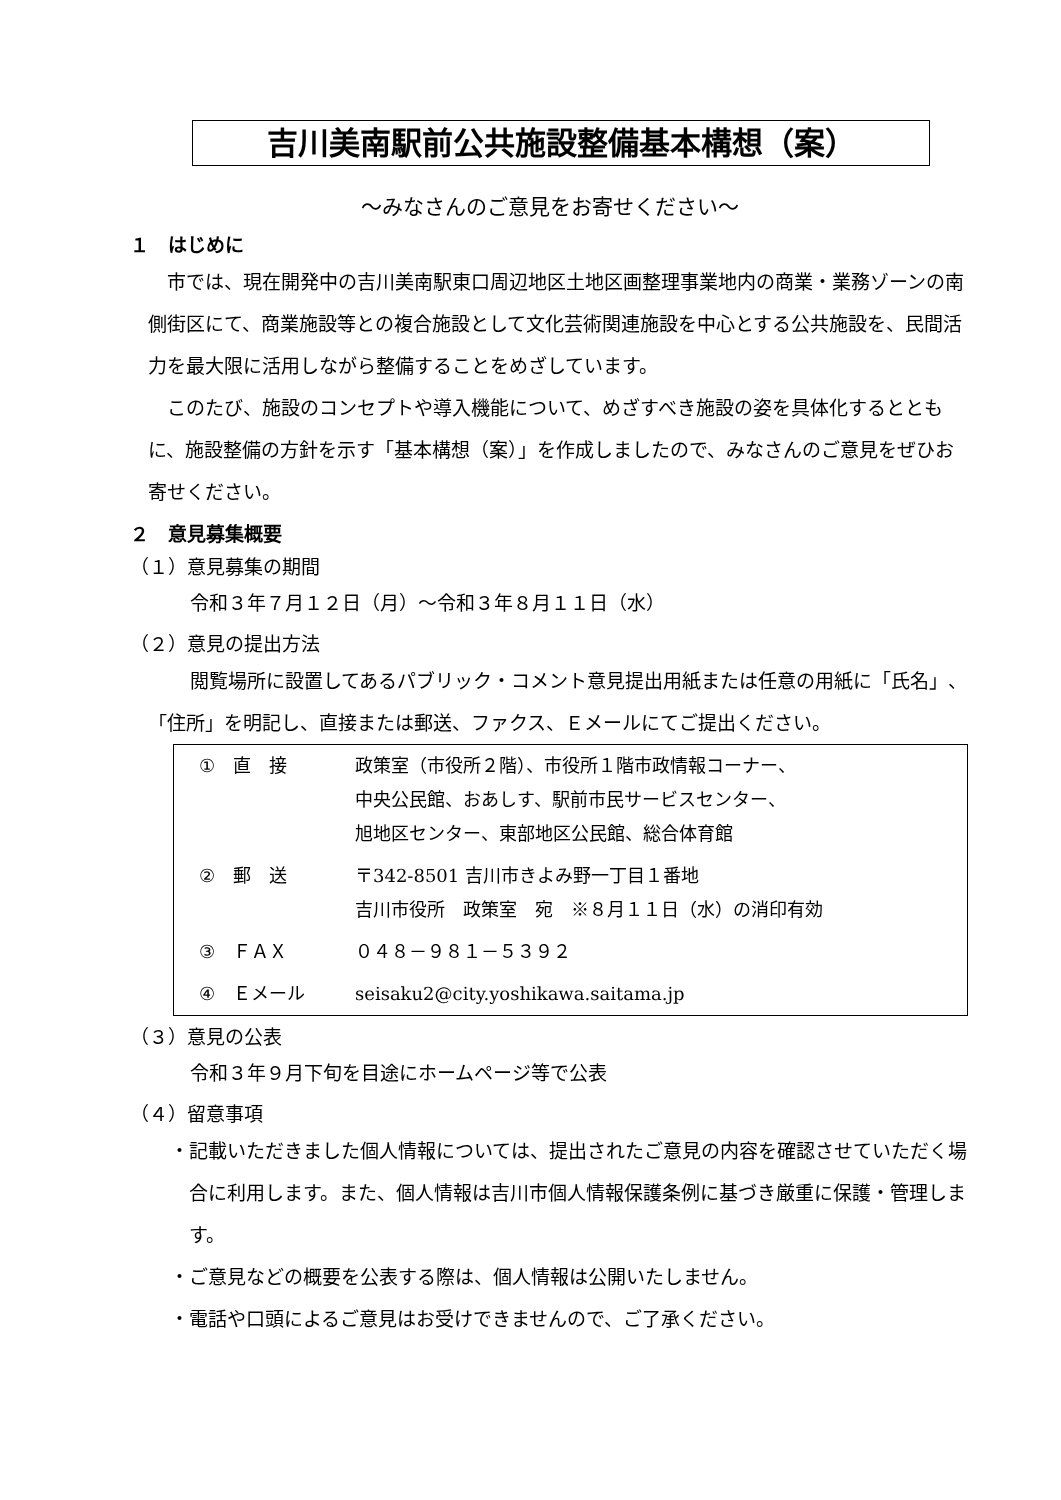吉川美南駅前公共施設整備基本構想（案）
～みなさんのご意見をお寄せください～
１　はじめに
市では、現在開発中の吉川美南駅東口周辺地区土地区画整理事業地内の商業・業務ゾーンの南側街区にて、商業施設等との複合施設として文化芸術関連施設を中心とする公共施設を、民間活力を最大限に活用しながら整備することをめざしています。
このたび、施設のコンセプトや導入機能について、めざすべき施設の姿を具体化するとともに、施設整備の方針を示す「基本構想（案）」を作成しましたので、みなさんのご意見をぜひお寄せください。
２　意見募集概要
（１）意見募集の期間
令和３年７月１２日（月）～令和３年８月１１日（水）
（２）意見の提出方法
閲覧場所に設置してあるパブリック・コメント意見提出用紙または任意の用紙に「氏名」、「住所」を明記し、直接または郵送、ファクス、Ｅメールにてご提出ください。
| ① 直 接 | 政策室（市役所２階）、市役所１階市政情報コーナー、 中央公民館、おあしす、駅前市民サービスセンター、 旭地区センター、東部地区公民館、総合体育館 |
| ② 郵 送 | 〒342-8501 吉川市きよみ野一丁目１番地 吉川市役所 政策室 宛 ※８月１１日（水）の消印有効 |
| ③ ＦＡＸ | ０４８－９８１－５３９２ |
| ④ Ｅメール | seisaku2@city.yoshikawa.saitama.jp |
（３）意見の公表
令和３年９月下旬を目途にホームページ等で公表
（４）留意事項
・記載いただきました個人情報については、提出されたご意見の内容を確認させていただく場合に利用します。また、個人情報は吉川市個人情報保護条例に基づき厳重に保護・管理します。
・ご意見などの概要を公表する際は、個人情報は公開いたしません。
・電話や口頭によるご意見はお受けできませんので、ご了承ください。